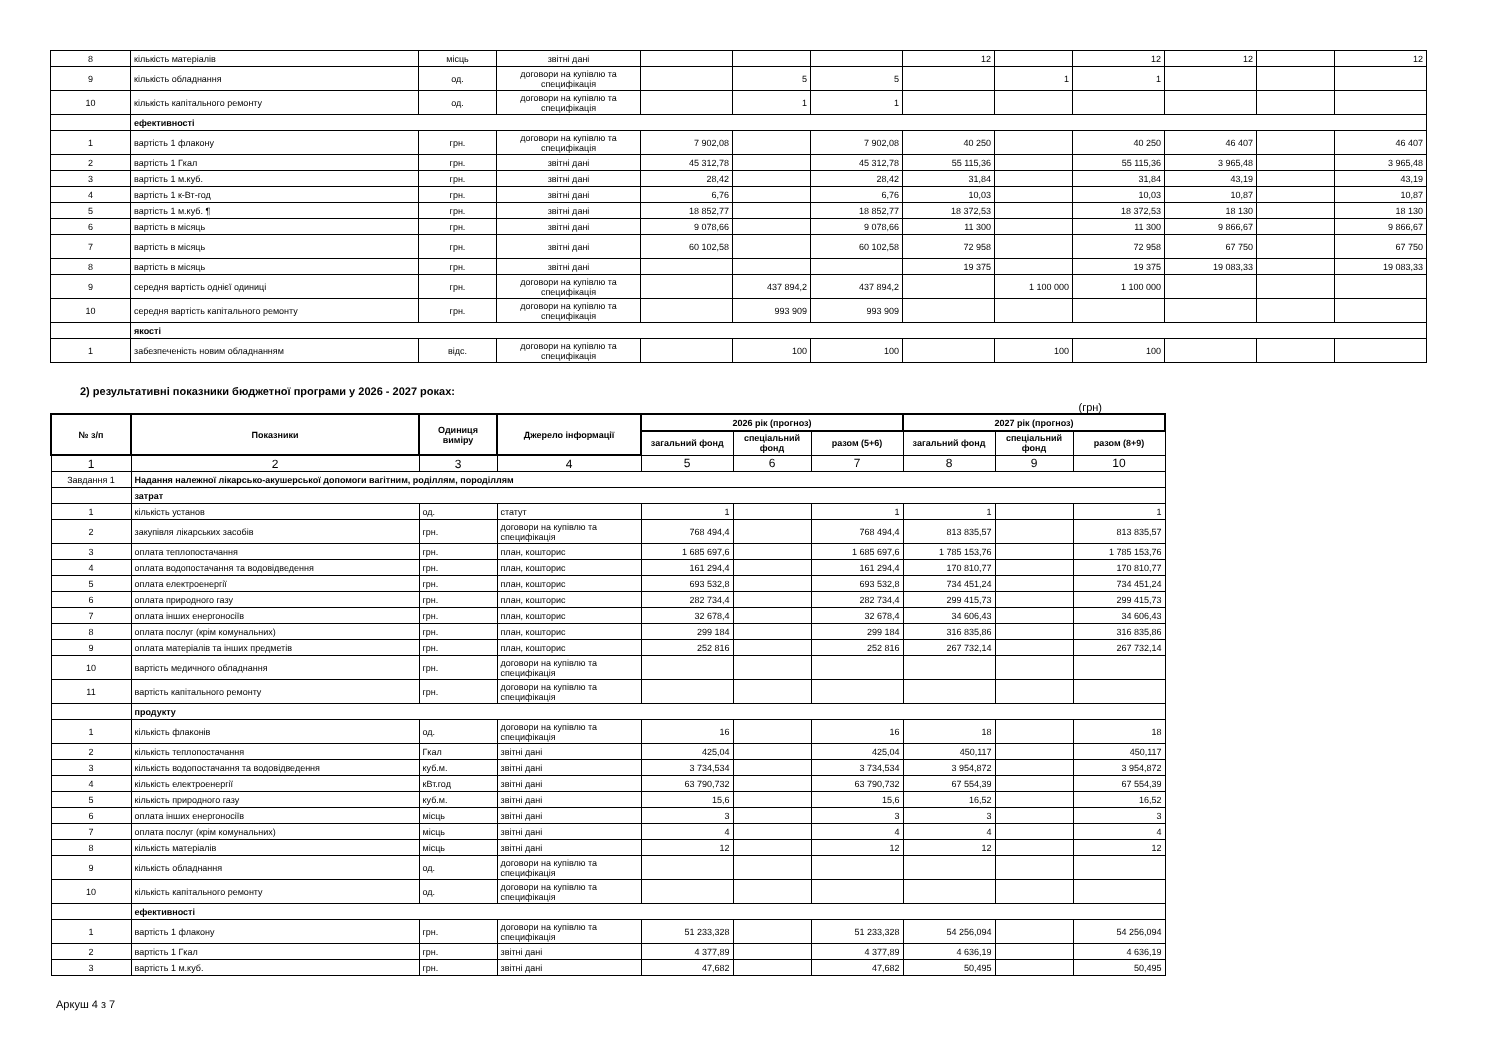| 8 | кількість матеріалів | місць | звітні дані | | | | 12 | | 12 | 12 | | 12 |
| 9 | кількість обладнання | од. | договори на купівлю та специфікація | | 5 | 5 | | 1 | 1 | | | |
| 10 | кількість капітального ремонту | од. | договори на купівлю та специфікація | | 1 | 1 | | | | | | |
| | ефективності | | | | | | | | | | | |
| 1 | вартість 1 флакону | грн. | договори на купівлю та специфікація | 7 902,08 | | 7 902,08 | 40 250 | | 40 250 | 46 407 | | 46 407 |
| 2 | вартість 1 Гкал | грн. | звітні дані | 45 312,78 | | 45 312,78 | 55 115,36 | | 55 115,36 | 3 965,48 | | 3 965,48 |
| 3 | вартість 1 м.куб. | грн. | звітні дані | 28,42 | | 28,42 | 31,84 | | 31,84 | 43,19 | | 43,19 |
| 4 | вартість 1 к-Вт-год | грн. | звітні дані | 6,76 | | 6,76 | 10,03 | | 10,03 | 10,87 | | 10,87 |
| 5 | вартість 1 м.куб. ¶ | грн. | звітні дані | 18 852,77 | | 18 852,77 | 18 372,53 | | 18 372,53 | 18 130 | | 18 130 |
| 6 | вартість в місяць | грн. | звітні дані | 9 078,66 | | 9 078,66 | 11 300 | | 11 300 | 9 866,67 | | 9 866,67 |
| 7 | вартість в місяць | грн. | звітні дані | 60 102,58 | | 60 102,58 | 72 958 | | 72 958 | 67 750 | | 67 750 |
| 8 | вартість в місяць | грн. | звітні дані | | | | 19 375 | | 19 375 | 19 083,33 | | 19 083,33 |
| 9 | середня вартість однієї одиниці | грн. | договори на купівлю та специфікація | | 437 894,2 | 437 894,2 | | 1 100 000 | 1 100 000 | | | |
| 10 | середня вартість капітального ремонту | грн. | договори на купівлю та специфікація | | 993 909 | 993 909 | | | | | | |
| | якості | | | | | | | | | | | |
| 1 | забезпеченість новим обладнанням | відс. | договори на купівлю та специфікація | | 100 | 100 | | 100 | 100 | | | |
2) результативні показники бюджетної програми у 2026 - 2027 роках:
(грн)
| № з/п | Показники | Одиниця виміру | Джерело інформації | 2026 рік (прогноз) | | | 2027 рік (прогноз) | | |
| --- | --- | --- | --- | --- | --- | --- | --- | --- | --- |
| | | | | загальний фонд | спеціальний фонд | разом (5+6) | загальний фонд | спеціальний фонд | разом (8+9) |
| 1 | 2 | 3 | 4 | 5 | 6 | 7 | 8 | 9 | 10 |
| Завдання 1 | Надання належної лікарсько-акушерської допомоги вагітним, роділлям, породіллям | | | | | | | | |
| | затрат | | | | | | | | |
| 1 | кількість установ | од. | статут | 1 | | 1 | 1 | | 1 |
| 2 | закупівля лікарських засобів | грн. | договори на купівлю та специфікація | 768 494,4 | | 768 494,4 | 813 835,57 | | 813 835,57 |
| 3 | оплата теплопостачання | грн. | план, кошторис | 1 685 697,6 | | 1 685 697,6 | 1 785 153,76 | | 1 785 153,76 |
| 4 | оплата водопостачання та водовідведення | грн. | план, кошторис | 161 294,4 | | 161 294,4 | 170 810,77 | | 170 810,77 |
| 5 | оплата електроенергії | грн. | план, кошторис | 693 532,8 | | 693 532,8 | 734 451,24 | | 734 451,24 |
| 6 | оплата природного газу | грн. | план, кошторис | 282 734,4 | | 282 734,4 | 299 415,73 | | 299 415,73 |
| 7 | оплата інших енергоносіїв | грн. | план, кошторис | 32 678,4 | | 32 678,4 | 34 606,43 | | 34 606,43 |
| 8 | оплата послуг (крім комунальних) | грн. | план, кошторис | 299 184 | | 299 184 | 316 835,86 | | 316 835,86 |
| 9 | оплата матеріалів та інших предметів | грн. | план, кошторис | 252 816 | | 252 816 | 267 732,14 | | 267 732,14 |
| 10 | вартість медичного обладнання | грн. | договори на купівлю та специфікація | | | | | | |
| 11 | вартість капітального ремонту | грн. | договори на купівлю та специфікація | | | | | | |
| | продукту | | | | | | | | |
| 1 | кількість флаконів | од. | договори на купівлю та специфікація | 16 | | 16 | 18 | | 18 |
| 2 | кількість теплопостачання | Гкал | звітні дані | 425,04 | | 425,04 | 450,117 | | 450,117 |
| 3 | кількість водопостачання та водовідведення | куб.м. | звітні дані | 3 734,534 | | 3 734,534 | 3 954,872 | | 3 954,872 |
| 4 | кількість електроенергії | кВт.год | звітні дані | 63 790,732 | | 63 790,732 | 67 554,39 | | 67 554,39 |
| 5 | кількість природного газу | куб.м. | звітні дані | 15,6 | | 15,6 | 16,52 | | 16,52 |
| 6 | оплата інших енергоносіїв | місць | звітні дані | 3 | | 3 | 3 | | 3 |
| 7 | оплата послуг (крім комунальних) | місць | звітні дані | 4 | | 4 | 4 | | 4 |
| 8 | кількість матеріалів | місць | звітні дані | 12 | | 12 | 12 | | 12 |
| 9 | кількість обладнання | од. | договори на купівлю та специфікація | | | | | | |
| 10 | кількість капітального ремонту | од. | договори на купівлю та специфікація | | | | | | |
| | ефективності | | | | | | | | |
| 1 | вартість 1 флакону | грн. | договори на купівлю та специфікація | 51 233,328 | | 51 233,328 | 54 256,094 | | 54 256,094 |
| 2 | вартість 1 Гкал | грн. | звітні дані | 4 377,89 | | 4 377,89 | 4 636,19 | | 4 636,19 |
| 3 | вартість 1 м.куб. | грн. | звітні дані | 47,682 | | 47,682 | 50,495 | | 50,495 |
Аркуш 4 з 7